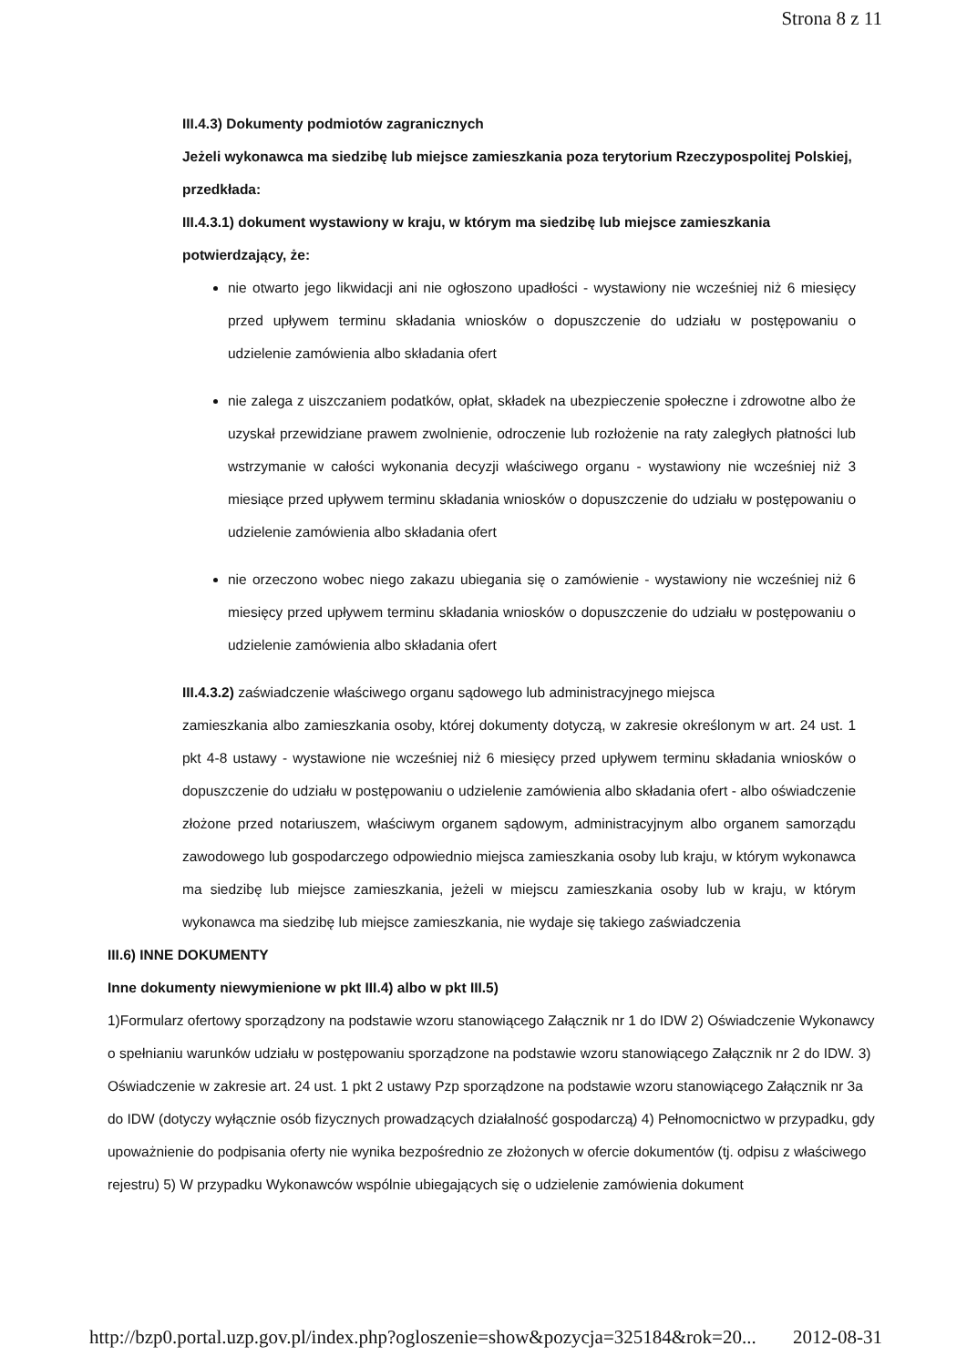Strona 8 z 11
III.4.3) Dokumenty podmiotów zagranicznych
Jeżeli wykonawca ma siedzibę lub miejsce zamieszkania poza terytorium Rzeczypospolitej Polskiej, przedkłada:
III.4.3.1) dokument wystawiony w kraju, w którym ma siedzibę lub miejsce zamieszkania potwierdzający, że:
nie otwarto jego likwidacji ani nie ogłoszono upadłości - wystawiony nie wcześniej niż 6 miesięcy przed upływem terminu składania wniosków o dopuszczenie do udziału w postępowaniu o udzielenie zamówienia albo składania ofert
nie zalega z uiszczaniem podatków, opłat, składek na ubezpieczenie społeczne i zdrowotne albo że uzyskał przewidziane prawem zwolnienie, odroczenie lub rozłożenie na raty zaległych płatności lub wstrzymanie w całości wykonania decyzji właściwego organu - wystawiony nie wcześniej niż 3 miesiące przed upływem terminu składania wniosków o dopuszczenie do udziału w postępowaniu o udzielenie zamówienia albo składania ofert
nie orzeczono wobec niego zakazu ubiegania się o zamówienie - wystawiony nie wcześniej niż 6 miesięcy przed upływem terminu składania wniosków o dopuszczenie do udziału w postępowaniu o udzielenie zamówienia albo składania ofert
III.4.3.2) zaświadczenie właściwego organu sądowego lub administracyjnego miejsca
zamieszkania albo zamieszkania osoby, której dokumenty dotyczą, w zakresie określonym w art. 24 ust. 1 pkt 4-8 ustawy - wystawione nie wcześniej niż 6 miesięcy przed upływem terminu składania wniosków o dopuszczenie do udziału w postępowaniu o udzielenie zamówienia albo składania ofert - albo oświadczenie złożone przed notariuszem, właściwym organem sądowym, administracyjnym albo organem samorządu zawodowego lub gospodarczego odpowiednio miejsca zamieszkania osoby lub kraju, w którym wykonawca ma siedzibę lub miejsce zamieszkania, jeżeli w miejscu zamieszkania osoby lub w kraju, w którym wykonawca ma siedzibę lub miejsce zamieszkania, nie wydaje się takiego zaświadczenia
III.6) INNE DOKUMENTY
Inne dokumenty niewymienione w pkt III.4) albo w pkt III.5)
1)Formularz ofertowy sporządzony na podstawie wzoru stanowiącego Załącznik nr 1 do IDW 2) Oświadczenie Wykonawcy o spełnianiu warunków udziału w postępowaniu sporządzone na podstawie wzoru stanowiącego Załącznik nr 2 do IDW. 3) Oświadczenie w zakresie art. 24 ust. 1 pkt 2 ustawy Pzp sporządzone na podstawie wzoru stanowiącego Załącznik nr 3a do IDW (dotyczy wyłącznie osób fizycznych prowadzących działalność gospodarczą) 4) Pełnomocnictwo w przypadku, gdy upoważnienie do podpisania oferty nie wynika bezpośrednio ze złożonych w ofercie dokumentów (tj. odpisu z właściwego rejestru) 5) W przypadku Wykonawców wspólnie ubiegających się o udzielenie zamówienia dokument
http://bzp0.portal.uzp.gov.pl/index.php?ogloszenie=show&pozycja=325184&rok=20... 2012-08-31